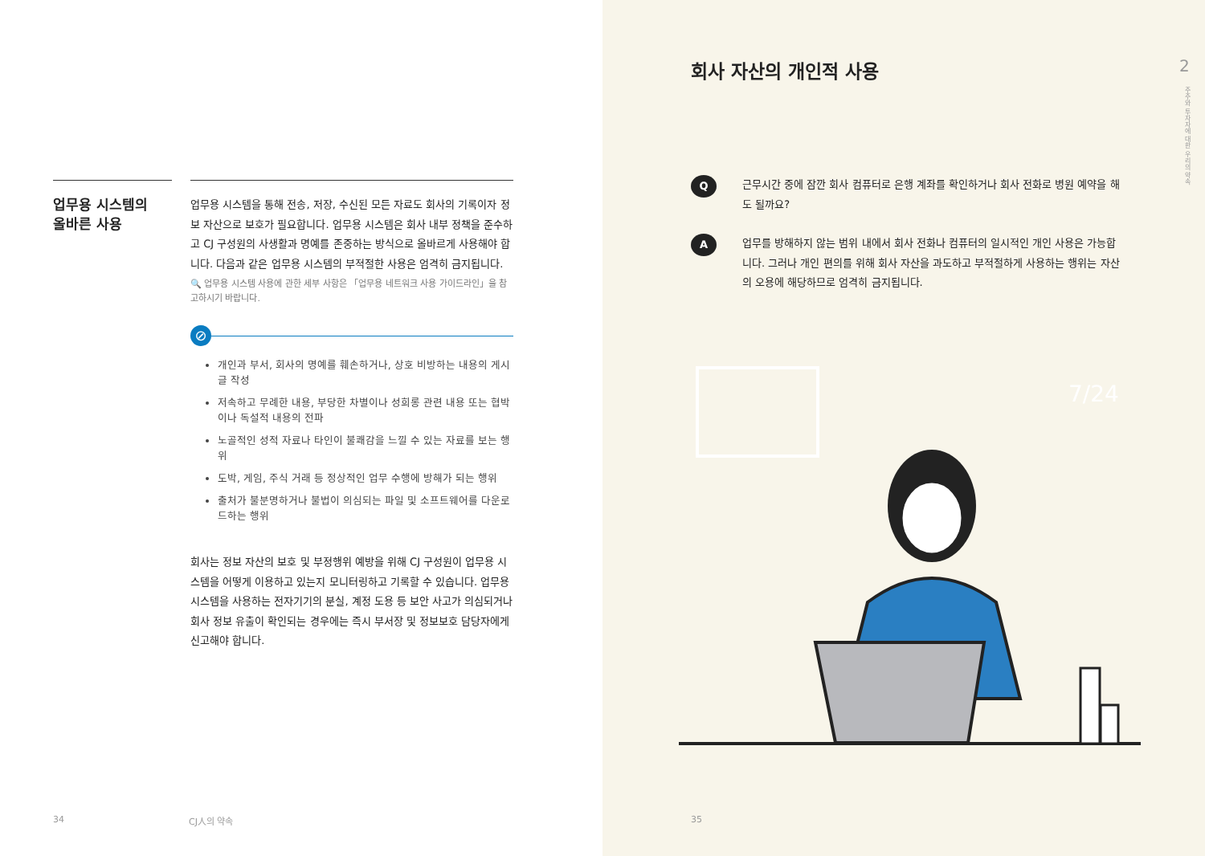업무용 시스템의
올바른 사용
업무용 시스템을 통해 전송, 저장, 수신된 모든 자료도 회사의 기록이자 정보 자산으로 보호가 필요합니다. 업무용 시스템은 회사 내부 정책을 준수하고 CJ 구성원의 사생활과 명예를 존중하는 방식으로 올바르게 사용해야 합니다. 다음과 같은 업무용 시스템의 부적절한 사용은 엄격히 금지됩니다.
🔍 업무용 시스템 사용에 관한 세부 사항은 「업무용 네트워크 사용 가이드라인」을 참고하시기 바랍니다.
⊘
개인과 부서, 회사의 명예를 훼손하거나, 상호 비방하는 내용의 게시글 작성
저속하고 무례한 내용, 부당한 차별이나 성희롱 관련 내용 또는 협박이나 독설적 내용의 전파
노골적인 성적 자료나 타인이 불쾌감을 느낄 수 있는 자료를 보는 행위
도박, 게임, 주식 거래 등 정상적인 업무 수행에 방해가 되는 행위
출처가 불분명하거나 불법이 의심되는 파일 및 소프트웨어를 다운로드하는 행위
회사는 정보 자산의 보호 및 부정행위 예방을 위해 CJ 구성원이 업무용 시스템을 어떻게 이용하고 있는지 모니터링하고 기록할 수 있습니다. 업무용 시스템을 사용하는 전자기기의 분실, 계정 도용 등 보안 사고가 의심되거나 회사 정보 유출이 확인되는 경우에는 즉시 부서장 및 정보보호 담당자에게 신고해야 합니다.
34 CJ人의 약속
회사 자산의 개인적 사용 2
주주와 투자자에 대한 우리의 약속
Q
근무시간 중에 잠깐 회사 컴퓨터로 은행 계좌를 확인하거나 회사 전화로 병원 예약을 해도 될까요?
A
업무를 방해하지 않는 범위 내에서 회사 전화나 컴퓨터의 일시적인 개인 사용은 가능합니다. 그러나 개인 편의를 위해 회사 자산을 과도하고 부적절하게 사용하는 행위는 자산의 오용에 해당하므로 엄격히 금지됩니다.
7/24
35